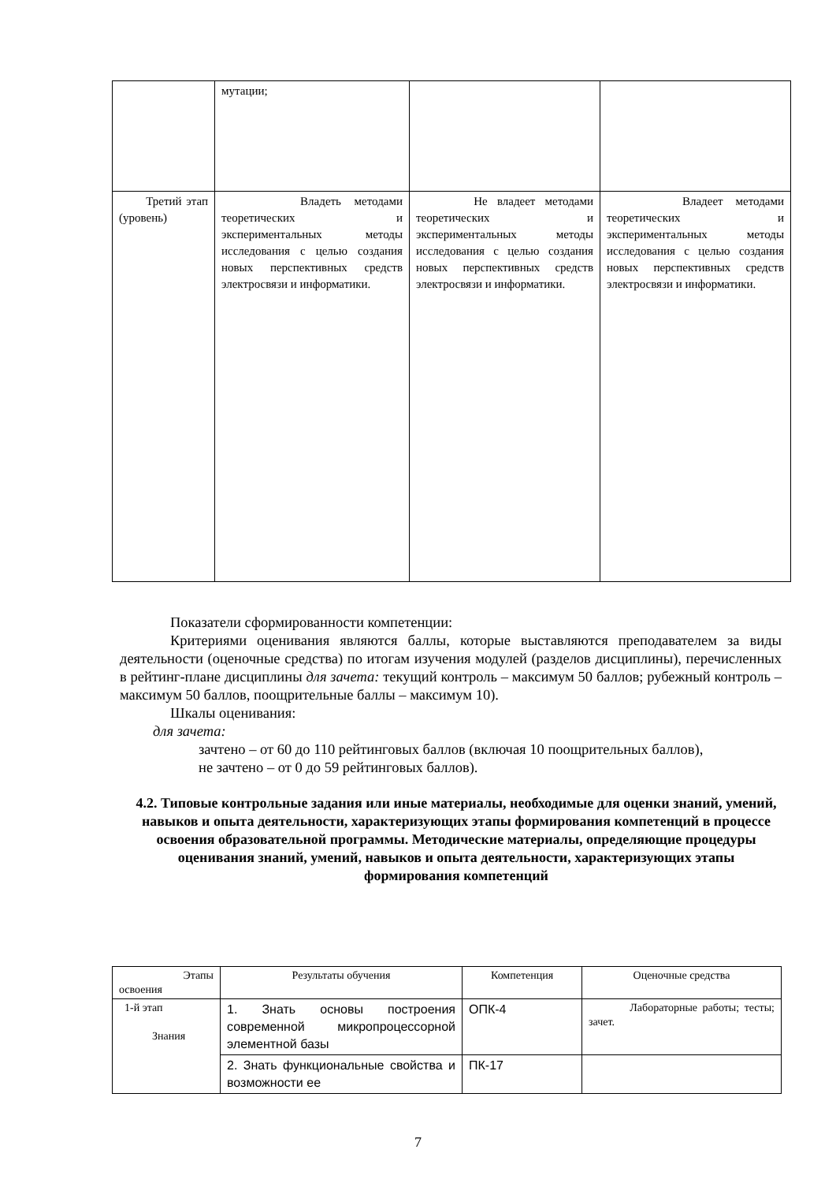| | мутации; | | |
| Третий этап (уровень) | Владеть методами теоретических и экспериментальных методы исследования с целью создания новых перспективных средств электросвязи и информатики. | Не владеет методами теоретических и экспериментальных методы исследования с целью создания новых перспективных средств электросвязи и информатики. | Владеет методами теоретических и экспериментальных методы исследования с целью создания новых перспективных средств электросвязи и информатики. |
Показатели сформированности компетенции:
Критериями оценивания являются баллы, которые выставляются преподавателем за виды деятельности (оценочные средства) по итогам изучения модулей (разделов дисциплины), перечисленных в рейтинг-плане дисциплины для зачета: текущий контроль – максимум 50 баллов; рубежный контроль – максимум 50 баллов, поощрительные баллы – максимум 10).
Шкалы оценивания:
для зачета:
зачтено – от 60 до 110 рейтинговых баллов (включая 10 поощрительных баллов),
не зачтено – от 0 до 59 рейтинговых баллов).
4.2. Типовые контрольные задания или иные материалы, необходимые для оценки знаний, умений, навыков и опыта деятельности, характеризующих этапы формирования компетенций в процессе освоения образовательной программы. Методические материалы, определяющие процедуры оценивания знаний, умений, навыков и опыта деятельности, характеризующих этапы формирования компетенций
| Этапы освоения | Результаты обучения | Компетенция | Оценочные средства |
| 1-й этап Знания | 1. Знать основы построения современной микропроцессорной элементной базы | ОПК-4 | Лабораторные работы; тесты; зачет. |
| | 2. Знать функциональные свойства и возможности ее | ПК-17 | |
7